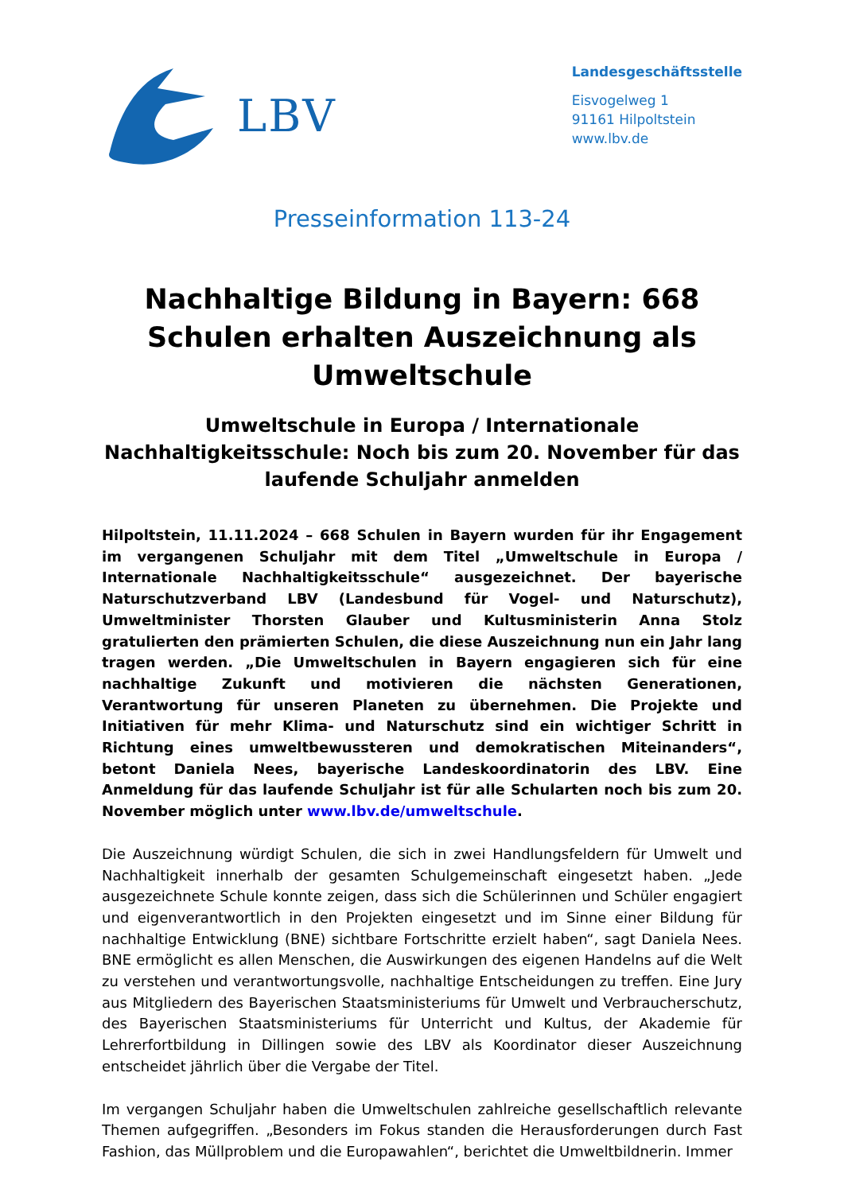LBV
Landesgeschäftsstelle
Eisvogelweg 1
91161 Hilpoltstein
www.lbv.de
Presseinformation 113-24
Nachhaltige Bildung in Bayern: 668 Schulen erhalten Auszeichnung als Umweltschule
Umweltschule in Europa / Internationale Nachhaltigkeitsschule: Noch bis zum 20. November für das laufende Schuljahr anmelden
Hilpoltstein, 11.11.2024 – 668 Schulen in Bayern wurden für ihr Engagement im vergangenen Schuljahr mit dem Titel „Umweltschule in Europa / Internationale Nachhaltigkeitsschule“ ausgezeichnet. Der bayerische Naturschutzverband LBV (Landesbund für Vogel- und Naturschutz), Umweltminister Thorsten Glauber und Kultusministerin Anna Stolz gratulierten den prämierten Schulen, die diese Auszeichnung nun ein Jahr lang tragen werden. „Die Umweltschulen in Bayern engagieren sich für eine nachhaltige Zukunft und motivieren die nächsten Generationen, Verantwortung für unseren Planeten zu übernehmen. Die Projekte und Initiativen für mehr Klima- und Naturschutz sind ein wichtiger Schritt in Richtung eines umweltbewussteren und demokratischen Miteinanders“, betont Daniela Nees, bayerische Landeskoordinatorin des LBV. Eine Anmeldung für das laufende Schuljahr ist für alle Schularten noch bis zum 20. November möglich unter www.lbv.de/umweltschule.
Die Auszeichnung würdigt Schulen, die sich in zwei Handlungsfeldern für Umwelt und Nachhaltigkeit innerhalb der gesamten Schulgemeinschaft eingesetzt haben. „Jede ausgezeichnete Schule konnte zeigen, dass sich die Schülerinnen und Schüler engagiert und eigenverantwortlich in den Projekten eingesetzt und im Sinne einer Bildung für nachhaltige Entwicklung (BNE) sichtbare Fortschritte erzielt haben“, sagt Daniela Nees. BNE ermöglicht es allen Menschen, die Auswirkungen des eigenen Handelns auf die Welt zu verstehen und verantwortungsvolle, nachhaltige Entscheidungen zu treffen. Eine Jury aus Mitgliedern des Bayerischen Staatsministeriums für Umwelt und Verbraucherschutz, des Bayerischen Staatsministeriums für Unterricht und Kultus, der Akademie für Lehrerfortbildung in Dillingen sowie des LBV als Koordinator dieser Auszeichnung entscheidet jährlich über die Vergabe der Titel.
Im vergangen Schuljahr haben die Umweltschulen zahlreiche gesellschaftlich relevante Themen aufgegriffen. „Besonders im Fokus standen die Herausforderungen durch Fast Fashion, das Müllproblem und die Europawahlen“, berichtet die Umweltbildnerin. Immer